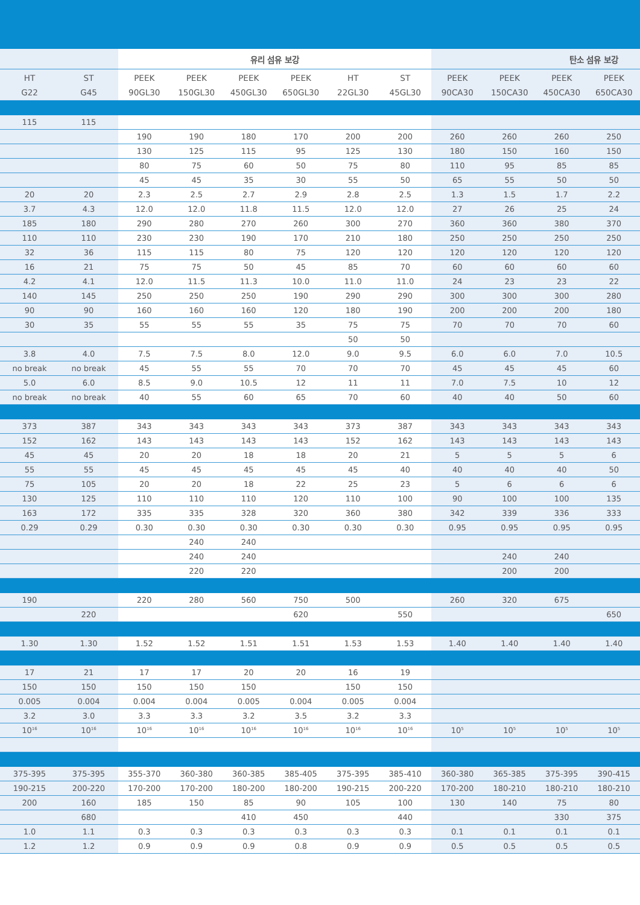| | | 유리 섬유 보강 | | | | | | 탄소 섬유 보강 | | | |
| --- | --- | --- | --- | --- | --- | --- | --- | --- | --- | --- | --- |
| HT G22 | ST G45 | PEEK 90GL30 | PEEK 150GL30 | PEEK 450GL30 | PEEK 650GL30 | HT 22GL30 | ST 45GL30 | PEEK 90CA30 | PEEK 150CA30 | PEEK 450CA30 | PEEK 650CA30 |
| 115 | 115 | | | | | | | | | | |
| | | 190 | 190 | 180 | 170 | 200 | 200 | 260 | 260 | 260 | 250 |
| | | 130 | 125 | 115 | 95 | 125 | 130 | 180 | 150 | 160 | 150 |
| | | 80 | 75 | 60 | 50 | 75 | 80 | 110 | 95 | 85 | 85 |
| | | 45 | 45 | 35 | 30 | 55 | 50 | 65 | 55 | 50 | 50 |
| 20 | 20 | 2.3 | 2.5 | 2.7 | 2.9 | 2.8 | 2.5 | 1.3 | 1.5 | 1.7 | 2.2 |
| 3.7 | 4.3 | 12.0 | 12.0 | 11.8 | 11.5 | 12.0 | 12.0 | 27 | 26 | 25 | 24 |
| 185 | 180 | 290 | 280 | 270 | 260 | 300 | 270 | 360 | 360 | 380 | 370 |
| 110 | 110 | 230 | 230 | 190 | 170 | 210 | 180 | 250 | 250 | 250 | 250 |
| 32 | 36 | 115 | 115 | 80 | 75 | 120 | 120 | 120 | 120 | 120 | 120 |
| 16 | 21 | 75 | 75 | 50 | 45 | 85 | 70 | 60 | 60 | 60 | 60 |
| 4.2 | 4.1 | 12.0 | 11.5 | 11.3 | 10.0 | 11.0 | 11.0 | 24 | 23 | 23 | 22 |
| 140 | 145 | 250 | 250 | 250 | 190 | 290 | 290 | 300 | 300 | 300 | 280 |
| 90 | 90 | 160 | 160 | 160 | 120 | 180 | 190 | 200 | 200 | 200 | 180 |
| 30 | 35 | 55 | 55 | 55 | 35 | 75 | 75 | 70 | 70 | 70 | 60 |
| | | | | | | 50 | 50 | | | | |
| 3.8 | 4.0 | 7.5 | 7.5 | 8.0 | 12.0 | 9.0 | 9.5 | 6.0 | 6.0 | 7.0 | 10.5 |
| no break | no break | 45 | 55 | 55 | 70 | 70 | 70 | 45 | 45 | 45 | 60 |
| 5.0 | 6.0 | 8.5 | 9.0 | 10.5 | 12 | 11 | 11 | 7.0 | 7.5 | 10 | 12 |
| no break | no break | 40 | 55 | 60 | 65 | 70 | 60 | 40 | 40 | 50 | 60 |
| 373 | 387 | 343 | 343 | 343 | 343 | 373 | 387 | 343 | 343 | 343 | 343 |
| 152 | 162 | 143 | 143 | 143 | 143 | 152 | 162 | 143 | 143 | 143 | 143 |
| 45 | 45 | 20 | 20 | 18 | 18 | 20 | 21 | 5 | 5 | 5 | 6 |
| 55 | 55 | 45 | 45 | 45 | 45 | 45 | 40 | 40 | 40 | 40 | 50 |
| 75 | 105 | 20 | 20 | 18 | 22 | 25 | 23 | 5 | 6 | 6 | 6 |
| 130 | 125 | 110 | 110 | 110 | 120 | 110 | 100 | 90 | 100 | 100 | 135 |
| 163 | 172 | 335 | 335 | 328 | 320 | 360 | 380 | 342 | 339 | 336 | 333 |
| 0.29 | 0.29 | 0.30 | 0.30 | 0.30 | 0.30 | 0.30 | 0.30 | 0.95 | 0.95 | 0.95 | 0.95 |
| | | | 240 | 240 | | | | | | | |
| | | | 240 | 240 | | | | | 240 | 240 | |
| | | | 220 | 220 | | | | | 200 | 200 | |
| 190 | | 220 | 280 | 560 | 750 | 500 | | 260 | 320 | 675 | |
| | 220 | | | | 620 | | 550 | | | | 650 |
| 1.30 | 1.30 | 1.52 | 1.52 | 1.51 | 1.51 | 1.53 | 1.53 | 1.40 | 1.40 | 1.40 | 1.40 |
| 17 | 21 | 17 | 17 | 20 | 20 | 16 | 19 | | | | |
| 150 | 150 | 150 | 150 | 150 | | 150 | 150 | | | | |
| 0.005 | 0.004 | 0.004 | 0.004 | 0.005 | 0.004 | 0.005 | 0.004 | | | | |
| 3.2 | 3.0 | 3.3 | 3.3 | 3.2 | 3.5 | 3.2 | 3.3 | | | | |
| 10<sup>16</sup> | 10<sup>16</sup> | 10<sup>16</sup> | 10<sup>16</sup> | 10<sup>16</sup> | 10<sup>16</sup> | 10<sup>16</sup> | 10<sup>16</sup> | 10<sup>5</sup> | 10<sup>5</sup> | 10<sup>5</sup> | 10<sup>5</sup> |
| 375-395 | 375-395 | 355-370 | 360-380 | 360-385 | 385-405 | 375-395 | 385-410 | 360-380 | 365-385 | 375-395 | 390-415 |
| 190-215 | 200-220 | 170-200 | 170-200 | 180-200 | 180-200 | 190-215 | 200-220 | 170-200 | 180-210 | 180-210 | 180-210 |
| 200 | 160 | 185 | 150 | 85 | 90 | 105 | 100 | 130 | 140 | 75 | 80 |
| | 680 | | | 410 | 450 | | 440 | | | 330 | 375 |
| 1.0 | 1.1 | 0.3 | 0.3 | 0.3 | 0.3 | 0.3 | 0.3 | 0.1 | 0.1 | 0.1 | 0.1 |
| 1.2 | 1.2 | 0.9 | 0.9 | 0.9 | 0.8 | 0.9 | 0.9 | 0.5 | 0.5 | 0.5 | 0.5 |